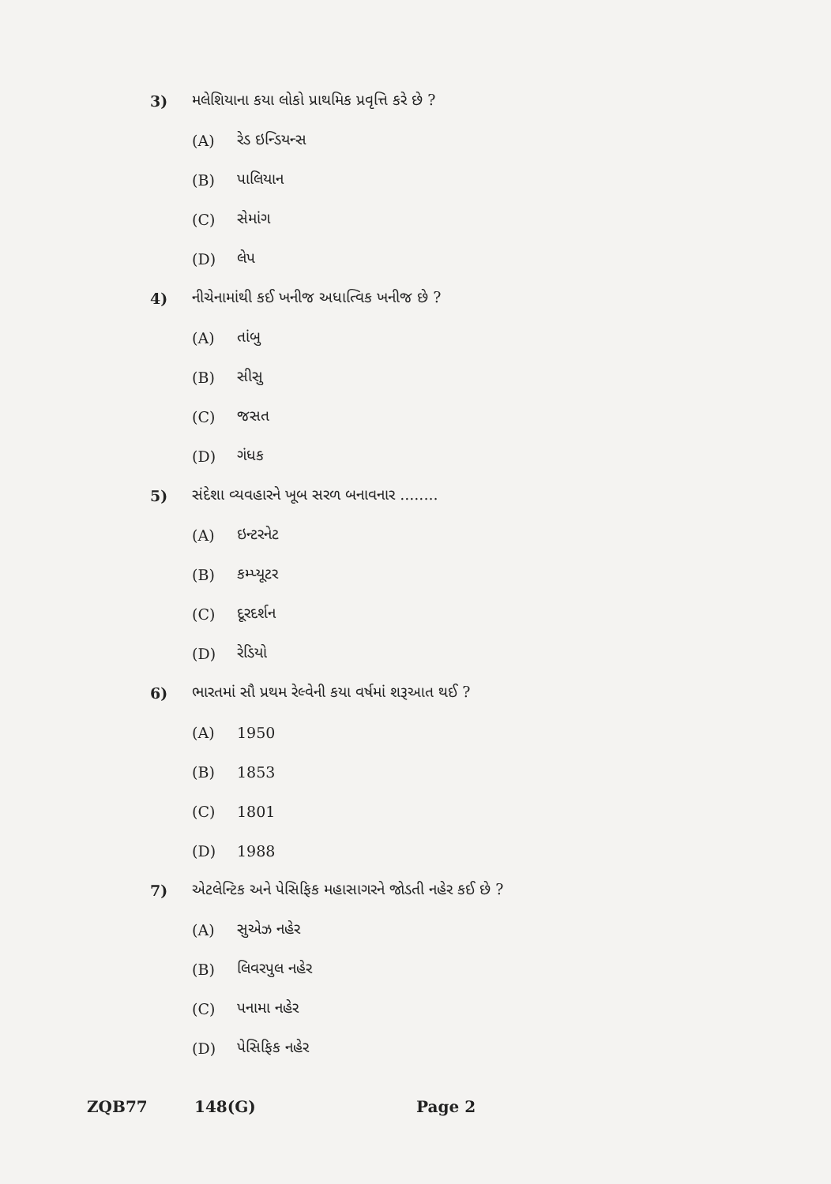3) મલેશિયાના કયા લોકો પ્રાથમિક પ્રવૃત્તિ કરે છે ?
(A) રેડ ઇન્ડિયન્સ
(B) પાલિયાન
(C) સેમાંગ
(D) લેપ
4) નીચેનામાંથી કઈ ખનીજ અધાત્વિક ખનીજ છે ?
(A) તાંબુ
(B) સીસુ
(C) જસત
(D) ગંધક
5) સંદેશા વ્યવહારને ખૂબ સરળ બનાવનાર ........
(A) ઇન્ટરનેટ
(B) કમ્પ્યૂટર
(C) દૂરદર્શન
(D) રેડિયો
6) ભારતમાં સૌ પ્રથમ રેલ્વેની કયા વર્ષમાં શરૂઆત થઈ ?
(A) 1950
(B) 1853
(C) 1801
(D) 1988
7) એટલેન્ટિક અને પેસિફિક મહાસાગરને જોડતી નહેર કઈ છે ?
(A) સુએઝ નહેર
(B) લિવરપુલ નહેર
(C) પનામા નહેર
(D) પેસિફિક નહેર
ZQB77 148(G) Page 2